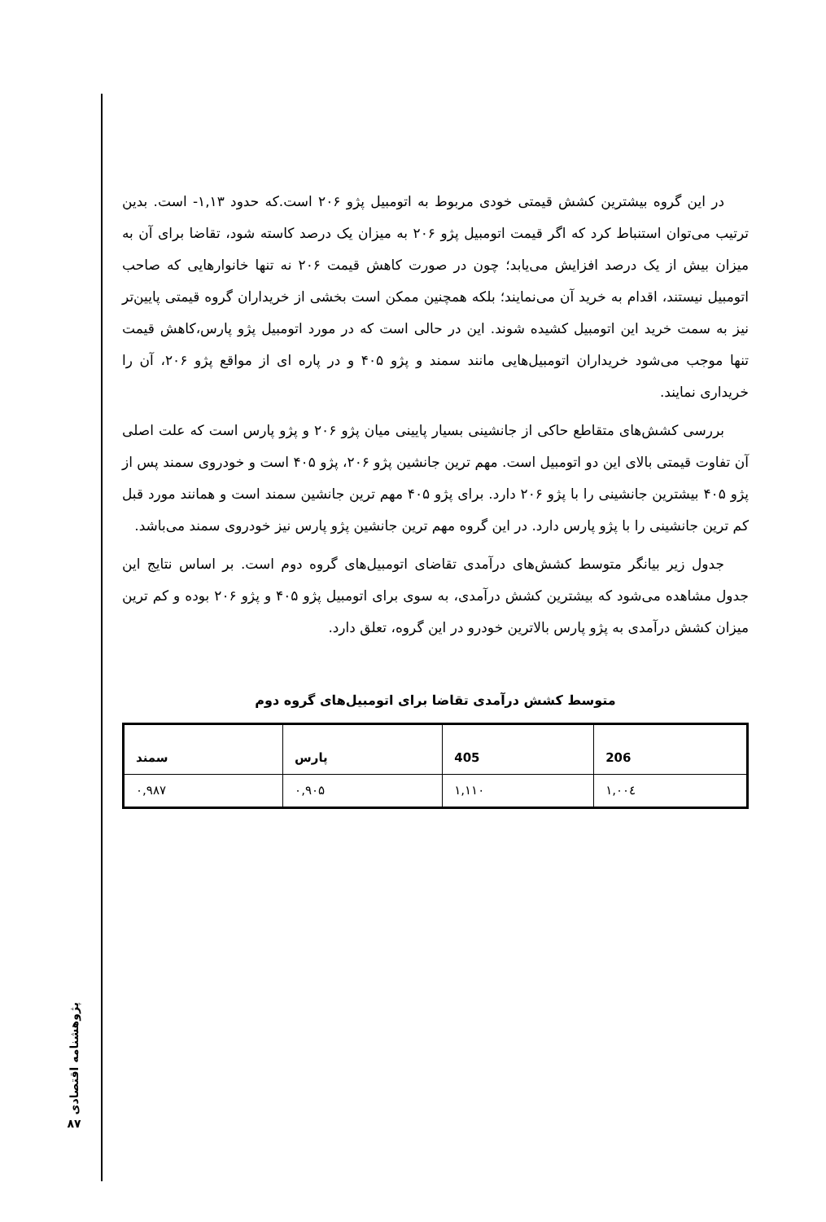در این گروه بیشترین کشش قیمتی خودی مربوط به اتومبیل پژو ۲۰۶ است.که حدود ۱,۱۳- است. بدین ترتیب می‌توان استنباط کرد که اگر قیمت اتومبیل پژو ۲۰۶ به میزان یک درصد کاسته شود، تقاضا برای آن به میزان بیش از یک درصد افزایش می‌یابد؛ چون در صورت کاهش قیمت ۲۰۶ نه تنها خانوارهایی که صاحب اتومبیل نیستند، اقدام به خرید آن می‌نمایند؛ بلکه همچنین ممکن است بخشی از خریداران گروه قیمتی پایین‌تر نیز به سمت خرید این اتومبیل کشیده شوند. این در حالی است که در مورد اتومبیل پژو پارس،کاهش قیمت تنها موجب می‌شود خریداران اتومبیل‌هایی مانند سمند و پژو ۴۰۵ و در پاره ای از مواقع پژو ۲۰۶، آن را خریداری نمایند.
بررسی کشش‌های متقاطع حاکی از جانشینی بسیار پایینی میان پژو ۲۰۶ و پژو پارس است که علت اصلی آن تفاوت قیمتی بالای این دو اتومبیل است. مهم ترین جانشین پژو ۲۰۶، پژو ۴۰۵ است و خودروی سمند پس از پژو ۴۰۵ بیشترین جانشینی را با پژو ۲۰۶ دارد. برای پژو ۴۰۵ مهم ترین جانشین سمند است و همانند مورد قبل کم ترین جانشینی را با پژو پارس دارد. در این گروه مهم ترین جانشین پژو پارس نیز خودروی سمند می‌باشد.
جدول زیر بیانگر متوسط کشش‌های درآمدی تقاضای اتومبیل‌های گروه دوم است. بر اساس نتایج این جدول مشاهده می‌شود که بیشترین کشش درآمدی، به سوی برای اتومبیل پژو ۴۰۵ و پژو ۲۰۶ بوده و کم ترین میزان کشش درآمدی به پژو پارس بالاترین خودرو در این گروه، تعلق دارد.
متوسط کشش درآمدی تقاضا برای اتومبیل‌های گروه دوم
| سمند | پارس | 405 | 206 |
| --- | --- | --- | --- |
| ۰,۹۸۷ | ۰,۹۰۵ | ۱,۱۱۰ | ۱,۰۰٤ |
پژوهشنامه اقتصادی
۸۷